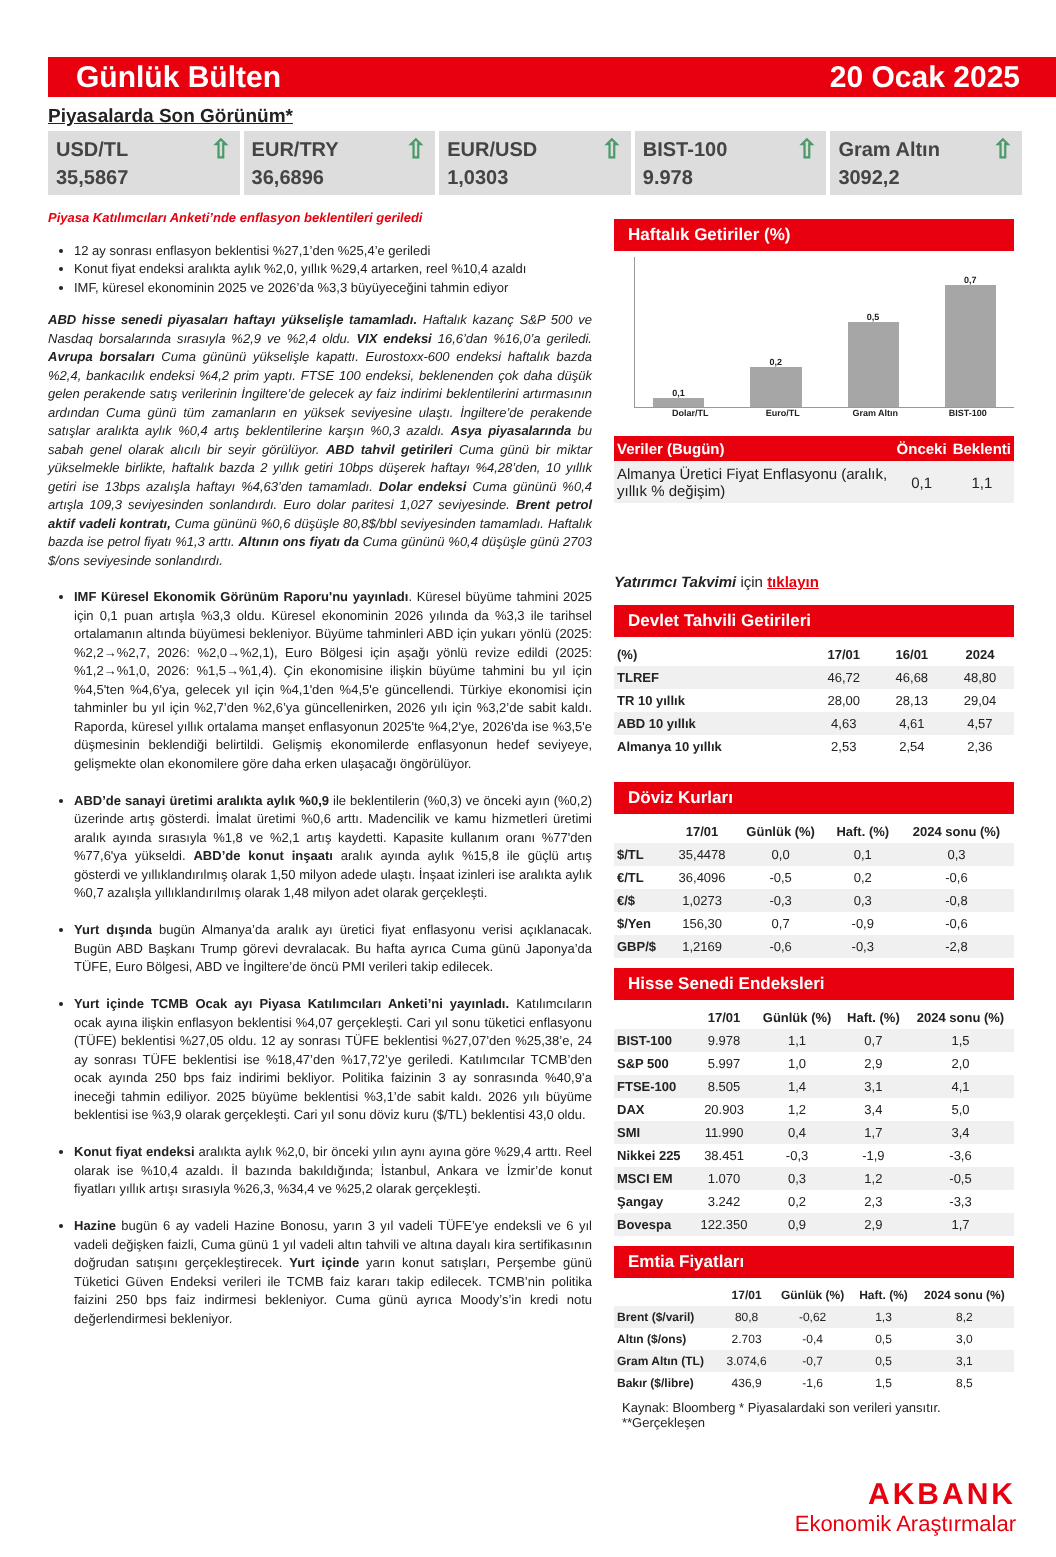Günlük Bülten 20 Ocak 2025
Piyasalarda Son Görünüm*
USD/TL ⇧
35,5867
EUR/TRY ⇧
36,6896
EUR/USD ⇧
1,0303
BIST-100 ⇧
9.978
Gram Altın ⇧
3092,2
Piyasa Katılımcıları Anketi’nde enflasyon beklentileri geriledi
12 ay sonrası enflasyon beklentisi %27,1’den %25,4’e geriledi
Konut fiyat endeksi aralıkta aylık %2,0, yıllık %29,4 artarken, reel %10,4 azaldı
IMF, küresel ekonominin 2025 ve 2026’da %3,3 büyüyeceğini tahmin ediyor
ABD hisse senedi piyasaları haftayı yükselişle tamamladı. Haftalık kazanç S&P 500 ve Nasdaq borsalarında sırasıyla %2,9 ve %2,4 oldu. VIX endeksi 16,6’dan %16,0’a geriledi. Avrupa borsaları Cuma gününü yükselişle kapattı. Eurostoxx-600 endeksi haftalık bazda %2,4, bankacılık endeksi %4,2 prim yaptı. FTSE 100 endeksi, beklenenden çok daha düşük gelen perakende satış verilerinin İngiltere’de gelecek ay faiz indirimi beklentilerini artırmasının ardından Cuma günü tüm zamanların en yüksek seviyesine ulaştı. İngiltere’de perakende satışlar aralıkta aylık %0,4 artış beklentilerine karşın %0,3 azaldı. Asya piyasalarında bu sabah genel olarak alıcılı bir seyir görülüyor. ABD tahvil getirileri Cuma günü bir miktar yükselmekle birlikte, haftalık bazda 2 yıllık getiri 10bps düşerek haftayı %4,28’den, 10 yıllık getiri ise 13bps azalışla haftayı %4,63’den tamamladı. Dolar endeksi Cuma gününü %0,4 artışla 109,3 seviyesinden sonlandırdı. Euro dolar paritesi 1,027 seviyesinde. Brent petrol aktif vadeli kontratı, Cuma gününü %0,6 düşüşle 80,8$/bbl seviyesinden tamamladı. Haftalık bazda ise petrol fiyatı %1,3 arttı. Altının ons fiyatı da Cuma gününü %0,4 düşüşle günü 2703 $/ons seviyesinde sonlandırdı.
IMF Küresel Ekonomik Görünüm Raporu'nu yayınladı. Küresel büyüme tahmini 2025 için 0,1 puan artışla %3,3 oldu. Küresel ekonominin 2026 yılında da %3,3 ile tarihsel ortalamanın altında büyümesi bekleniyor. Büyüme tahminleri ABD için yukarı yönlü (2025: %2,2→%2,7, 2026: %2,0→%2,1), Euro Bölgesi için aşağı yönlü revize edildi (2025: %1,2→%1,0, 2026: %1,5→%1,4). Çin ekonomisine ilişkin büyüme tahmini bu yıl için %4,5'ten %4,6'ya, gelecek yıl için %4,1'den %4,5'e güncellendi. Türkiye ekonomisi için tahminler bu yıl için %2,7’den %2,6’ya güncellenirken, 2026 yılı için %3,2’de sabit kaldı. Raporda, küresel yıllık ortalama manşet enflasyonun 2025'te %4,2'ye, 2026'da ise %3,5'e düşmesinin beklendiği belirtildi. Gelişmiş ekonomilerde enflasyonun hedef seviyeye, gelişmekte olan ekonomilere göre daha erken ulaşacağı öngörülüyor.
ABD’de sanayi üretimi aralıkta aylık %0,9 ile beklentilerin (%0,3) ve önceki ayın (%0,2) üzerinde artış gösterdi. İmalat üretimi %0,6 arttı. Madencilik ve kamu hizmetleri üretimi aralık ayında sırasıyla %1,8 ve %2,1 artış kaydetti. Kapasite kullanım oranı %77'den %77,6'ya yükseldi. ABD’de konut inşaatı aralık ayında aylık %15,8 ile güçlü artış gösterdi ve yıllıklandırılmış olarak 1,50 milyon adede ulaştı. İnşaat izinleri ise aralıkta aylık %0,7 azalışla yıllıklandırılmış olarak 1,48 milyon adet olarak gerçekleşti.
Yurt dışında bugün Almanya’da aralık ayı üretici fiyat enflasyonu verisi açıklanacak. Bugün ABD Başkanı Trump görevi devralacak. Bu hafta ayrıca Cuma günü Japonya’da TÜFE, Euro Bölgesi, ABD ve İngiltere’de öncü PMI verileri takip edilecek.
Yurt içinde TCMB Ocak ayı Piyasa Katılımcıları Anketi’ni yayınladı. Katılımcıların ocak ayına ilişkin enflasyon beklentisi %4,07 gerçekleşti. Cari yıl sonu tüketici enflasyonu (TÜFE) beklentisi %27,05 oldu. 12 ay sonrası TÜFE beklentisi %27,07’den %25,38’e, 24 ay sonrası TÜFE beklentisi ise %18,47’den %17,72’ye geriledi. Katılımcılar TCMB’den ocak ayında 250 bps faiz indirimi bekliyor. Politika faizinin 3 ay sonrasında %40,9’a ineceği tahmin ediliyor. 2025 büyüme beklentisi %3,1’de sabit kaldı. 2026 yılı büyüme beklentisi ise %3,9 olarak gerçekleşti. Cari yıl sonu döviz kuru ($/TL) beklentisi 43,0 oldu.
Konut fiyat endeksi aralıkta aylık %2,0, bir önceki yılın aynı ayına göre %29,4 arttı. Reel olarak ise %10,4 azaldı. İl bazında bakıldığında; İstanbul, Ankara ve İzmir’de konut fiyatları yıllık artışı sırasıyla %26,3, %34,4 ve %25,2 olarak gerçekleşti.
Hazine bugün 6 ay vadeli Hazine Bonosu, yarın 3 yıl vadeli TÜFE’ye endeksli ve 6 yıl vadeli değişken faizli, Cuma günü 1 yıl vadeli altın tahvili ve altına dayalı kira sertifikasının doğrudan satışını gerçekleştirecek. Yurt içinde yarın konut satışları, Perşembe günü Tüketici Güven Endeksi verileri ile TCMB faiz kararı takip edilecek. TCMB’nin politika faizini 250 bps faiz indirmesi bekleniyor. Cuma günü ayrıca Moody’s’in kredi notu değerlendirmesi bekleniyor.
Haftalık Getiriler (%)
0,1
0,2
0,5
0,7
Dolar/TL Euro/TL Gram Altın BIST-100
| Veriler (Bugün) | Önceki | Beklenti |
| --- | --- | --- |
| Almanya Üretici Fiyat Enflasyonu (aralık, yıllık % değişim) | 0,1 | 1,1 |
Yatırımcı Takvimi için tıklayın
Devlet Tahvili Getirileri
| (%) | 17/01 | 16/01 | 2024 |
| --- | --- | --- | --- |
| TLREF | 46,72 | 46,68 | 48,80 |
| TR 10 yıllık | 28,00 | 28,13 | 29,04 |
| ABD 10 yıllık | 4,63 | 4,61 | 4,57 |
| Almanya 10 yıllık | 2,53 | 2,54 | 2,36 |
Döviz Kurları
| | 17/01 | Günlük (%) | Haft. (%) | 2024 sonu (%) |
| --- | --- | --- | --- | --- |
| $/TL | 35,4478 | 0,0 | 0,1 | 0,3 |
| €/TL | 36,4096 | -0,5 | 0,2 | -0,6 |
| €/$ | 1,0273 | -0,3 | 0,3 | -0,8 |
| $/Yen | 156,30 | 0,7 | -0,9 | -0,6 |
| GBP/$ | 1,2169 | -0,6 | -0,3 | -2,8 |
Hisse Senedi Endeksleri
| | 17/01 | Günlük (%) | Haft. (%) | 2024 sonu (%) |
| --- | --- | --- | --- | --- |
| BIST-100 | 9.978 | 1,1 | 0,7 | 1,5 |
| S&P 500 | 5.997 | 1,0 | 2,9 | 2,0 |
| FTSE-100 | 8.505 | 1,4 | 3,1 | 4,1 |
| DAX | 20.903 | 1,2 | 3,4 | 5,0 |
| SMI | 11.990 | 0,4 | 1,7 | 3,4 |
| Nikkei 225 | 38.451 | -0,3 | -1,9 | -3,6 |
| MSCI EM | 1.070 | 0,3 | 1,2 | -0,5 |
| Şangay | 3.242 | 0,2 | 2,3 | -3,3 |
| Bovespa | 122.350 | 0,9 | 2,9 | 1,7 |
Emtia Fiyatları
| | 17/01 | Günlük (%) | Haft. (%) | 2024 sonu (%) |
| --- | --- | --- | --- | --- |
| Brent ($/varil) | 80,8 | -0,62 | 1,3 | 8,2 |
| Altın ($/ons) | 2.703 | -0,4 | 0,5 | 3,0 |
| Gram Altın (TL) | 3.074,6 | -0,7 | 0,5 | 3,1 |
| Bakır ($/libre) | 436,9 | -1,6 | 1,5 | 8,5 |
Kaynak: Bloomberg * Piyasalardaki son verileri yansıtır.
**Gerçekleşen
AKBANK
Ekonomik Araştırmalar